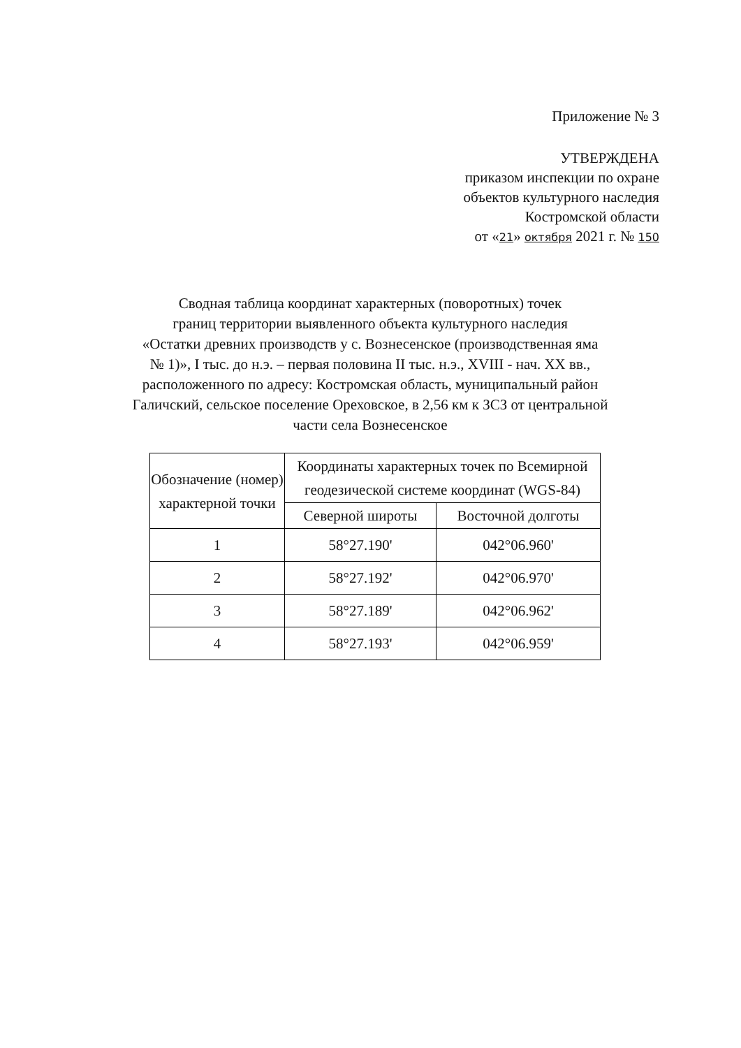Приложение № 3
УТВЕРЖДЕНА
приказом инспекции по охране
объектов культурного наследия
Костромской области
от «21» октября 2021 г. № 150
Сводная таблица координат характерных (поворотных) точек
границ территории выявленного объекта культурного наследия
«Остатки древних производств у с. Вознесенское (производственная яма
№ 1)», I тыс. до н.э. – первая половина II тыс. н.э., XVIII - нач. XX вв.,
расположенного по адресу: Костромская область, муниципальный район
Галичский, сельское поселение Ореховское, в 2,56 км к ЗСЗ от центральной
части села Вознесенское
| Обозначение (номер) характерной точки | Координаты характерных точек по Всемирной геодезической системе координат (WGS-84) | |
| --- | --- | --- |
| | Северной широты | Восточной долготы |
| 1 | 58°27.190' | 042°06.960' |
| 2 | 58°27.192' | 042°06.970' |
| 3 | 58°27.189' | 042°06.962' |
| 4 | 58°27.193' | 042°06.959' |